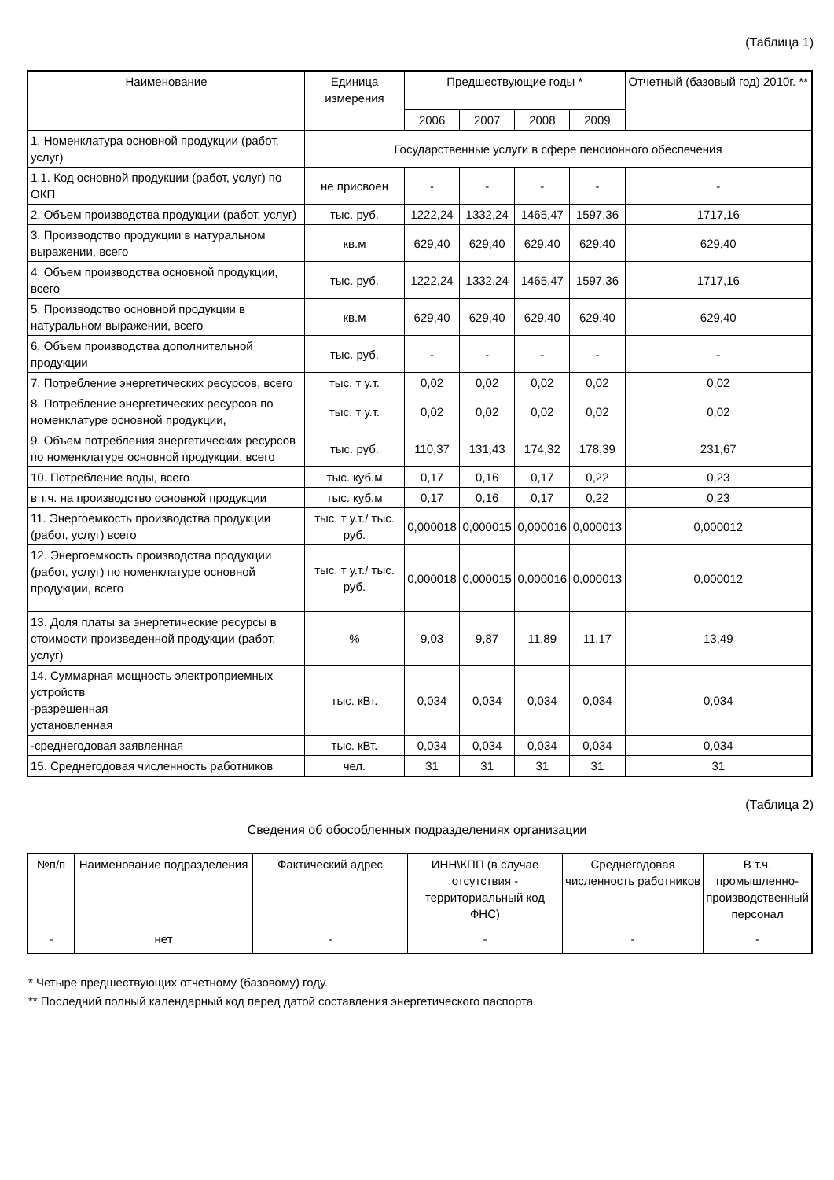(Таблица 1)
| Наименование | Единица измерения | Предшествующие годы * | | | | Отчетный (базовый год) 2010г. ** |
| --- | --- | --- | --- | --- | --- | --- |
| | | 2006 | 2007 | 2008 | 2009 | |
| 1. Номенклатура основной продукции (работ, услуг) | Государственные услуги в сфере пенсионного обеспечения | | | | | |
| 1.1. Код основной продукции (работ, услуг) по ОКП | не присвоен | - | - | - | - | - |
| 2. Объем производства продукции (работ, услуг) | тыс. руб. | 1222,24 | 1332,24 | 1465,47 | 1597,36 | 1717,16 |
| 3. Производство продукции в натуральном выражении, всего | кв.м | 629,40 | 629,40 | 629,40 | 629,40 | 629,40 |
| 4. Объем производства основной продукции, всего | тыс. руб. | 1222,24 | 1332,24 | 1465,47 | 1597,36 | 1717,16 |
| 5. Производство основной продукции в натуральном выражении, всего | кв.м | 629,40 | 629,40 | 629,40 | 629,40 | 629,40 |
| 6. Объем производства дополнительной продукции | тыс. руб. | - | - | - | - | - |
| 7. Потребление энергетических ресурсов, всего | тыс. т у.т. | 0,02 | 0,02 | 0,02 | 0,02 | 0,02 |
| 8. Потребление энергетических ресурсов по номенклатуре основной продукции, | тыс. т у.т. | 0,02 | 0,02 | 0,02 | 0,02 | 0,02 |
| 9. Объем потребления энергетических ресурсов по номенклатуре основной продукции, всего | тыс. руб. | 110,37 | 131,43 | 174,32 | 178,39 | 231,67 |
| 10. Потребление воды, всего | тыс. куб.м | 0,17 | 0,16 | 0,17 | 0,22 | 0,23 |
| в т.ч. на производство основной продукции | тыс. куб.м | 0,17 | 0,16 | 0,17 | 0,22 | 0,23 |
| 11. Энергоемкость производства продукции (работ, услуг) всего | тыс. т у.т./ тыс. руб. | 0,000018 | 0,000015 | 0,000016 | 0,000013 | 0,000012 |
| 12. Энергоемкость производства продукции (работ, услуг) по номенклатуре основной продукции, всего | тыс. т у.т./ тыс. руб. | 0,000018 | 0,000015 | 0,000016 | 0,000013 | 0,000012 |
| 13. Доля платы за энергетические ресурсы в стоимости произведенной продукции (работ, услуг) | % | 9,03 | 9,87 | 11,89 | 11,17 | 13,49 |
| 14. Суммарная мощность электроприемных устройств -разрешенная установленная | тыс. кВт. | 0,034 | 0,034 | 0,034 | 0,034 | 0,034 |
| -среднегодовая заявленная | тыс. кВт. | 0,034 | 0,034 | 0,034 | 0,034 | 0,034 |
| 15. Среднегодовая численность работников | чел. | 31 | 31 | 31 | 31 | 31 |
(Таблица 2)
Сведения об обособленных подразделениях организации
| №п/п | Наименование подразделения | Фактический адрес | ИНН\КПП (в случае отсутствия - территориальный код ФНС) | Среднегодовая численность работников | В т.ч. промышленно-производственный персонал |
| --- | --- | --- | --- | --- | --- |
| - | нет | - | - | - | - |
* Четыре предшествующих отчетному (базовому) году.
** Последний полный календарный код перед датой составления энергетического паспорта.